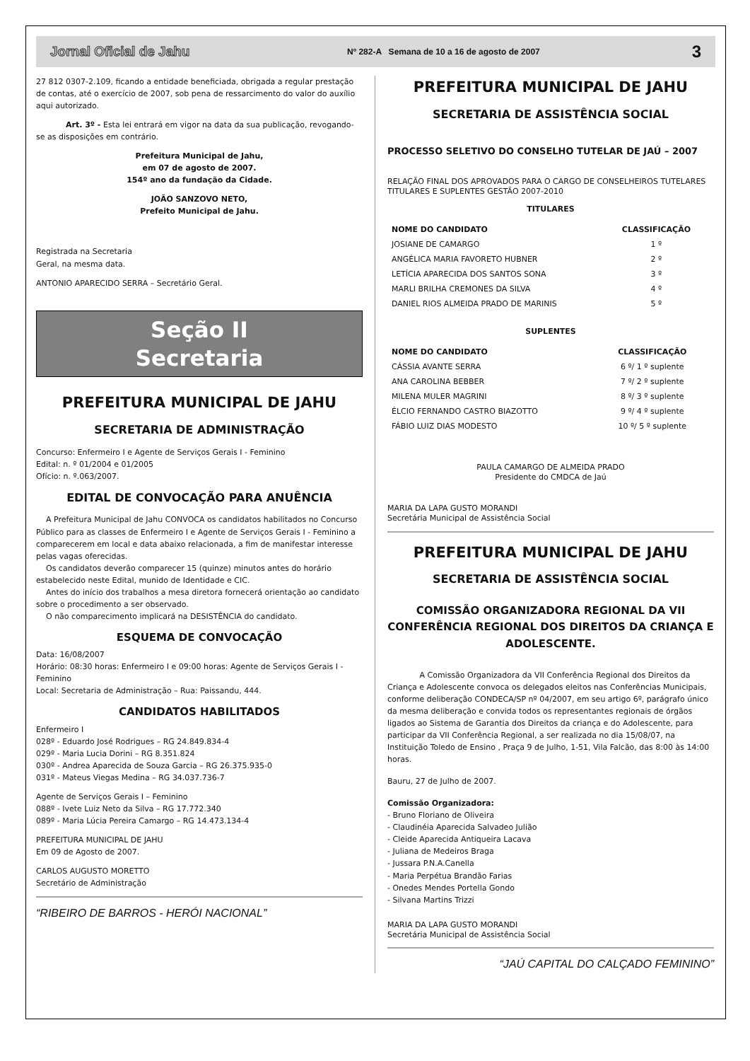Jornal Oficial de Jahu Nº 282-A Semana de 10 a 16 de agosto de 2007 3
27 812 0307-2.109, ficando a entidade beneficiada, obrigada a regular prestação de contas, até o exercício de 2007, sob pena de ressarcimento do valor do auxílio aqui autorizado.
Art. 3º - Esta lei entrará em vigor na data da sua publicação, revogando-se as disposições em contrário.
Prefeitura Municipal de Jahu,
em 07 de agosto de 2007.
154º ano da fundação da Cidade.
JOÃO SANZOVO NETO,
Prefeito Municipal de Jahu.
Registrada na Secretaria
Geral, na mesma data.
ANTONIO APARECIDO SERRA – Secretário Geral.
Seção II
Secretaria
PREFEITURA MUNICIPAL DE JAHU
SECRETARIA DE ADMINISTRAÇÃO
Concurso: Enfermeiro I e Agente de Serviços Gerais I - Feminino
Edital: n. º 01/2004 e 01/2005
Ofício: n. º.063/2007.
EDITAL DE CONVOCAÇÃO PARA ANUÊNCIA
A Prefeitura Municipal de Jahu CONVOCA os candidatos habilitados no Concurso Público para as classes de Enfermeiro I e Agente de Serviços Gerais I - Feminino a comparecerem em local e data abaixo relacionada, a fim de manifestar interesse pelas vagas oferecidas.
Os candidatos deverão comparecer 15 (quinze) minutos antes do horário estabelecido neste Edital, munido de Identidade e CIC.
Antes do início dos trabalhos a mesa diretora fornecerá orientação ao candidato sobre o procedimento a ser observado.
O não comparecimento implicará na DESISTÊNCIA do candidato.
ESQUEMA DE CONVOCAÇÃO
Data: 16/08/2007
Horário: 08:30 horas: Enfermeiro I e 09:00 horas: Agente de Serviços Gerais I - Feminino
Local: Secretaria de Administração – Rua: Paissandu, 444.
CANDIDATOS HABILITADOS
Enfermeiro I
028º - Eduardo José Rodrigues – RG 24.849.834-4
029º - Maria Lucia Dorini – RG 8.351.824
030º - Andrea Aparecida de Souza Garcia – RG 26.375.935-0
031º - Mateus Viegas Medina – RG 34.037.736-7
Agente de Serviços Gerais I – Feminino
088º - Ivete Luiz Neto da Silva – RG 17.772.340
089º - Maria Lúcia Pereira Camargo – RG 14.473.134-4
PREFEITURA MUNICIPAL DE JAHU
Em 09 de Agosto de 2007.
CARLOS AUGUSTO MORETTO
Secretário de Administração
“RIBEIRO DE BARROS - HERÓI NACIONAL”
PREFEITURA MUNICIPAL DE JAHU
SECRETARIA DE ASSISTÊNCIA SOCIAL
PROCESSO SELETIVO DO CONSELHO TUTELAR DE JAÚ – 2007
RELAÇÃO FINAL DOS APROVADOS PARA O CARGO DE CONSELHEIROS TUTELARES TITULARES E SUPLENTES GESTÃO 2007-2010
TITULARES
| NOME DO CANDIDATO | CLASSIFICAÇÃO |
| --- | --- |
| JOSIANE DE CAMARGO | 1 º |
| ANGÉLICA MARIA FAVORETO HUBNER | 2 º |
| LETÍCIA APARECIDA DOS SANTOS SONA | 3 º |
| MARLI BRILHA CREMONES DA SILVA | 4 º |
| DANIEL RIOS ALMEIDA PRADO DE MARINIS | 5 º |
SUPLENTES
| NOME DO CANDIDATO | CLASSIFICAÇÃO |
| --- | --- |
| CÁSSIA AVANTE SERRA | 6 º/ 1 º suplente |
| ANA CAROLINA BEBBER | 7 º/ 2 º suplente |
| MILENA MULER MAGRINI | 8 º/ 3 º suplente |
| ÉLCIO FERNANDO CASTRO BIAZOTTO | 9 º/ 4 º suplente |
| FÁBIO LUIZ DIAS MODESTO | 10 º/ 5 º suplente |
PAULA CAMARGO DE ALMEIDA PRADO
Presidente do CMDCA de Jaú
MARIA DA LAPA GUSTO MORANDI
Secretária Municipal de Assistência Social
PREFEITURA MUNICIPAL DE JAHU
SECRETARIA DE ASSISTÊNCIA SOCIAL
COMISSÃO ORGANIZADORA REGIONAL DA VII CONFERÊNCIA REGIONAL DOS DIREITOS DA CRIANÇA E ADOLESCENTE.
A Comissão Organizadora da VII Conferência Regional dos Direitos da Criança e Adolescente convoca os delegados eleitos nas Conferências Municipais, conforme deliberação CONDECA/SP nº 04/2007, em seu artigo 6º, parágrafo único da mesma deliberação e convida todos os representantes regionais de órgãos ligados ao Sistema de Garantia dos Direitos da criança e do Adolescente, para participar da VII Conferência Regional, a ser realizada no dia 15/08/07, na Instituição Toledo de Ensino , Praça 9 de Julho, 1-51, Vila Falcão, das 8:00 às 14:00 horas.
Bauru, 27 de Julho de 2007.
Comissão Organizadora:
- Bruno Floriano de Oliveira
- Claudinéia Aparecida Salvadeo Julião
- Cleide Aparecida Antiqueira Lacava
- Juliana de Medeiros Braga
- Jussara P.N.A.Canella
- Maria Perpétua Brandão Farias
- Onedes Mendes Portella Gondo
- Silvana Martins Trizzi
MARIA DA LAPA GUSTO MORANDI
Secretária Municipal de Assistência Social
“JAÚ CAPITAL DO CALÇADO FEMININO”